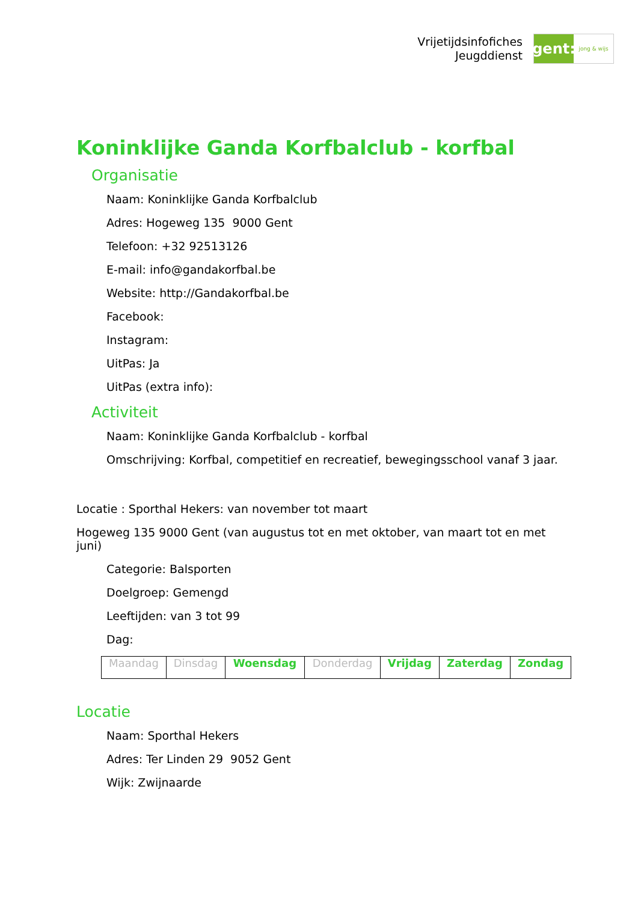Vrijetijdsinfofiches
Jeugddienst
gent:
jong & wijs
Koninklijke Ganda Korfbalclub - korfbal
Organisatie
Naam: Koninklijke Ganda Korfbalclub
Adres: Hogeweg 135 9000 Gent
Telefoon: +32 92513126
E-mail: info@gandakorfbal.be
Website: http://Gandakorfbal.be
Facebook:
Instagram:
UitPas: Ja
UitPas (extra info):
Activiteit
Naam: Koninklijke Ganda Korfbalclub - korfbal
Omschrijving: Korfbal, competitief en recreatief, bewegingsschool vanaf 3 jaar.
Locatie : Sporthal Hekers: van november tot maart
Hogeweg 135 9000 Gent (van augustus tot en met oktober, van maart tot en met juni)
Categorie: Balsporten
Doelgroep: Gemengd
Leeftijden: van 3 tot 99
Dag:
| Maandag | Dinsdag | Woensdag | Donderdag | Vrijdag | Zaterdag | Zondag |
Locatie
Naam: Sporthal Hekers
Adres: Ter Linden 29 9052 Gent
Wijk: Zwijnaarde